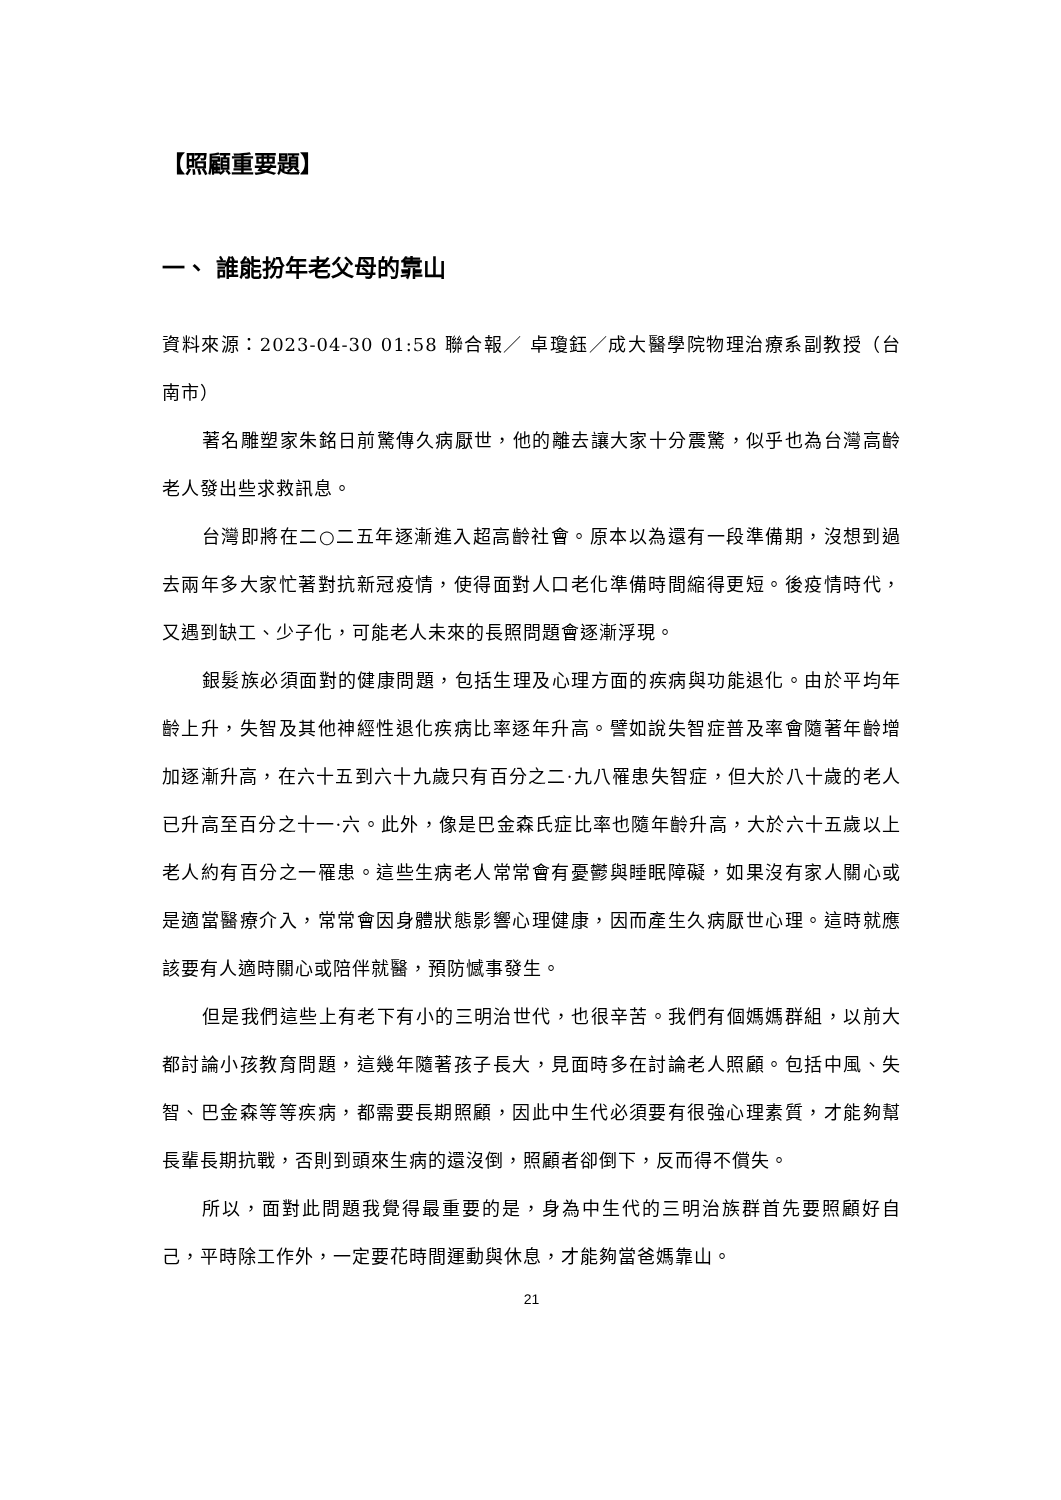【照顧重要題】
一、 誰能扮年老父母的靠山
資料來源：2023-04-30 01:58 聯合報／ 卓瓊鈺／成大醫學院物理治療系副教授（台南市）
著名雕塑家朱銘日前驚傳久病厭世，他的離去讓大家十分震驚，似乎也為台灣高齡老人發出些求救訊息。
台灣即將在二○二五年逐漸進入超高齡社會。原本以為還有一段準備期，沒想到過去兩年多大家忙著對抗新冠疫情，使得面對人口老化準備時間縮得更短。後疫情時代，又遇到缺工、少子化，可能老人未來的長照問題會逐漸浮現。
銀髮族必須面對的健康問題，包括生理及心理方面的疾病與功能退化。由於平均年齡上升，失智及其他神經性退化疾病比率逐年升高。譬如說失智症普及率會隨著年齡增加逐漸升高，在六十五到六十九歲只有百分之二·九八罹患失智症，但大於八十歲的老人已升高至百分之十一·六。此外，像是巴金森氏症比率也隨年齡升高，大於六十五歲以上老人約有百分之一罹患。這些生病老人常常會有憂鬱與睡眠障礙，如果沒有家人關心或是適當醫療介入，常常會因身體狀態影響心理健康，因而產生久病厭世心理。這時就應該要有人適時關心或陪伴就醫，預防憾事發生。
但是我們這些上有老下有小的三明治世代，也很辛苦。我們有個媽媽群組，以前大都討論小孩教育問題，這幾年隨著孩子長大，見面時多在討論老人照顧。包括中風、失智、巴金森等等疾病，都需要長期照顧，因此中生代必須要有很強心理素質，才能夠幫長輩長期抗戰，否則到頭來生病的還沒倒，照顧者卻倒下，反而得不償失。
所以，面對此問題我覺得最重要的是，身為中生代的三明治族群首先要照顧好自己，平時除工作外，一定要花時間運動與休息，才能夠當爸媽靠山。
21